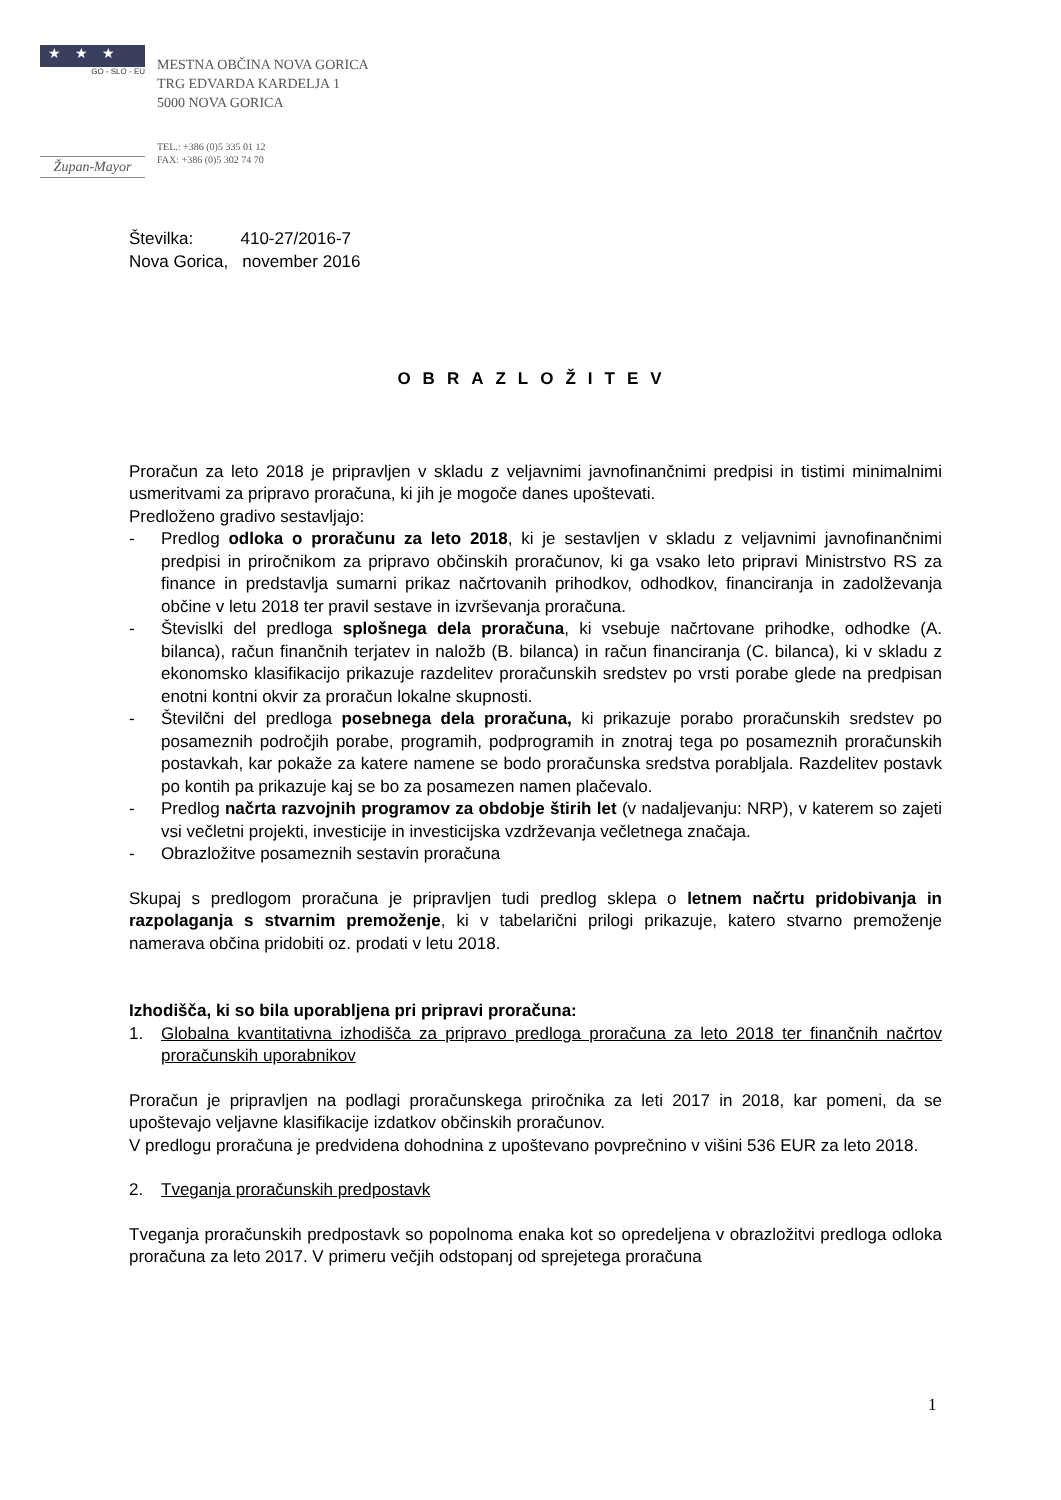★★★
GO - SLO - EU
Župan-Mayor
MESTNA OBČINA NOVA GORICA
TRG EDVARDA KARDELJA 1
5000 NOVA GORICA
TEL.: +386 (0)5 335 01 12
FAX: +386 (0)5 302 74 70
Številka: 410-27/2016-7
Nova Gorica, november 2016
OBRAZLOŽITEV
Proračun za leto 2018 je pripravljen v skladu z veljavnimi javnofinančnimi predpisi in tistimi minimalnimi usmeritvami za pripravo proračuna, ki jih je mogoče danes upoštevati.
Predloženo gradivo sestavljajo:
- Predlog odloka o proračunu za leto 2018, ki je sestavljen v skladu z veljavnimi javnofinančnimi predpisi in priročnikom za pripravo občinskih proračunov, ki ga vsako leto pripravi Ministrstvo RS za finance in predstavlja sumarni prikaz načrtovanih prihodkov, odhodkov, financiranja in zadolževanja občine v letu 2018 ter pravil sestave in izvrševanja proračuna.
- Števislki del predloga splošnega dela proračuna, ki vsebuje načrtovane prihodke, odhodke (A. bilanca), račun finančnih terjatev in naložb (B. bilanca) in račun financiranja (C. bilanca), ki v skladu z ekonomsko klasifikacijo prikazuje razdelitev proračunskih sredstev po vrsti porabe glede na predpisan enotni kontni okvir za proračun lokalne skupnosti.
- Številčni del predloga posebnega dela proračuna, ki prikazuje porabo proračunskih sredstev po posameznih področjih porabe, programih, podprogramih in znotraj tega po posameznih proračunskih postavkah, kar pokaže za katere namene se bodo proračunska sredstva porabljala. Razdelitev postavk po kontih pa prikazuje kaj se bo za posamezen namen plačevalo.
- Predlog načrta razvojnih programov za obdobje štirih let (v nadaljevanju: NRP), v katerem so zajeti vsi večletni projekti, investicije in investicijska vzdrževanja večletnega značaja.
- Obrazložitve posameznih sestavin proračuna
Skupaj s predlogom proračuna je pripravljen tudi predlog sklepa o letnem načrtu pridobivanja in razpolaganja s stvarnim premoženje, ki v tabelarični prilogi prikazuje, katero stvarno premoženje namerava občina pridobiti oz. prodati v letu 2018.
Izhodišča, ki so bila uporabljena pri pripravi proračuna:
1. Globalna kvantitativna izhodišča za pripravo predloga proračuna za leto 2018 ter finančnih načrtov proračunskih uporabnikov
Proračun je pripravljen na podlagi proračunskega priročnika za leti 2017 in 2018, kar pomeni, da se upoštevajo veljavne klasifikacije izdatkov občinskih proračunov.
V predlogu proračuna je predvidena dohodnina z upoštevano povprečnino v višini 536 EUR za leto 2018.
2. Tveganja proračunskih predpostavk
Tveganja proračunskih predpostavk so popolnoma enaka kot so opredeljena v obrazložitvi predloga odloka proračuna za leto 2017. V primeru večjih odstopanj od sprejetega proračuna
1